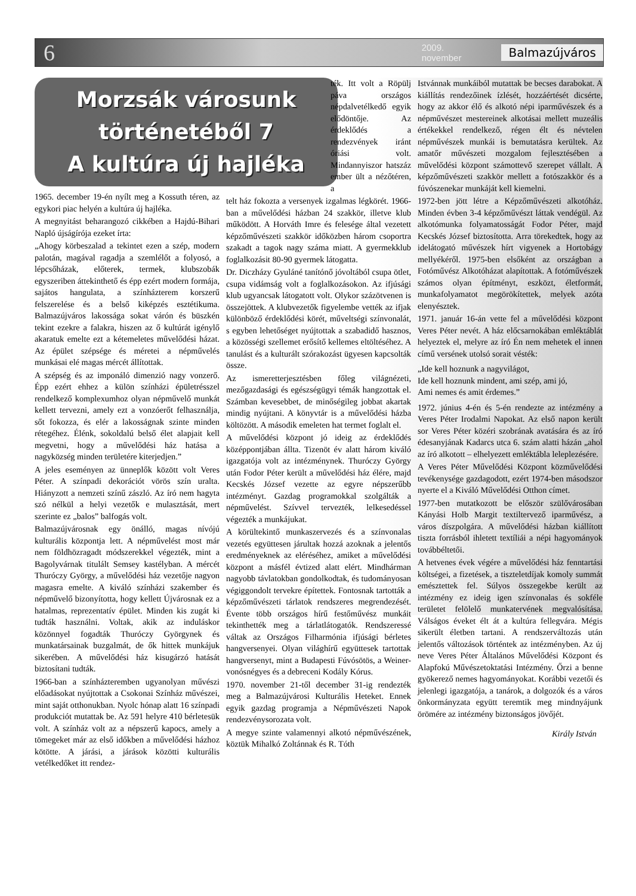6 2009. november Balmazújváros
Morzsák városunk történetéből 7
A kultúra új hajléka
1965. december 19-én nyílt meg a Kossuth téren, az egykori piac helyén a kultúra új hajléka.
A megnyitást beharangozó cikkében a Hajdú-Bihari Napló újságírója ezeket írta:
„Ahogy körbeszalad a tekintet ezen a szép, modern palotán, magával ragadja a szemlélőt a folyosó, a lépcsőházak, előterek, termek, klubszobák egyszeriben áttekinthető és épp ezért modern formája, sajátos hangulata, a színházterem korszerű felszerelése és a belső kiképzés esztétikuma. Balmazújváros lakossága sokat várón és büszkén tekint ezekre a falakra, hiszen az ő kultúrát igénylő akaratuk emelte ezt a kétemeletes művelődési házat. Az épület szépsége és méretei a népművelés munkásai elé magas mércét állítottak.
A szépség és az imponáló dimenzió nagy vonzerő. Épp ezért ehhez a külön színházi épületrésszel rendelkező komplexumhoz olyan népművelő munkát kellett tervezni, amely ezt a vonzóerőt felhasználja, sőt fokozza, és elér a lakosságnak szinte minden rétegéhez. Élénk, sokoldalú belső élet alapjait kell megvetni, hogy a művelődési ház hatása a nagyközség minden területére kiterjedjen.”
A jeles eseményen az ünneplők között volt Veres Péter. A színpadi dekorációt vörös szín uralta. Hiányzott a nemzeti színű zászló. Az író nem hagyta szó nélkül a helyi vezetők e mulasztását, mert szerinte ez „balos” balfogás volt.
Balmazújvárosnak egy önálló, magas nívójú kulturális központja lett. A népművelést most már nem földhözragadt módszerekkel végezték, mint a Bagolyvárnak titulált Semsey kastélyban. A mércét Thuróczy György, a művelődési ház vezetője nagyon magasra emelte. A kiváló színházi szakember és népművelő bizonyította, hogy kellett Újvárosnak ez a hatalmas, reprezentatív épület. Minden kis zugát ki tudták használni. Voltak, akik az induláskor közönnyel fogadták Thuróczy Györgynek és munkatársainak buzgalmát, de ők hittek munkájuk sikerében. A művelődési ház kisugárzó hatását biztosítani tudták.
1966-ban a színházteremben ugyanolyan művészi előadásokat nyújtottak a Csokonai Színház művészei, mint saját otthonukban. Nyolc hónap alatt 16 színpadi produkciót mutattak be. Az 591 helyre 410 bérletesük volt. A színház volt az a népszerű kapocs, amely a tömegeket már az első időkben a művelődési házhoz kötötte. A járási, a járások közötti kulturális vetélkedőket itt rendez-
ték. Itt volt a Röpülj páva országos népdalvetélkedő egyik elődöntője. Az érdeklődés a rendezvények iránt óriási volt. Mindannyiszor hatszáz ember ült a nézőtéren, a
telt ház fokozta a versenyek izgalmas légkörét. 1966-ban a művelődési házban 24 szakkör, illetve klub működött. A Horváth Imre és felesége által vezetett képzőművészeti szakkör időközben három csoportra szakadt a tagok nagy száma miatt. A gyermekklub foglalkozásit 80-90 gyermek látogatta.
Dr. Diczházy Gyuláné tanítónő jóvoltából csupa ötlet, csupa vidámság volt a foglalkozásokon. Az ifjúsági klub ugyancsak látogatott volt. Olykor százötvenen is összejöttek. A klubvezetők figyelembe vették az ifjak különböző érdeklődési körét, műveltségi színvonalát, s egyben lehetőséget nyújtottak a szabadidő hasznos, a közösségi szellemet erősítő kellemes eltöltéséhez. A tanulást és a kulturált szórakozást ügyesen kapcsolták össze.
Az ismeretterjesztésben főleg világnézeti, mezőgazdasági és egészségügyi témák hangzottak el. Számban kevesebbet, de minőségileg jobbat akartak mindig nyújtani. A könyvtár is a művelődési házba költözött. A második emeleten hat termet foglalt el.
A művelődési központ jó ideig az érdeklődés középpontjában állta. Tizenöt év alatt három kiváló igazgatója volt az intézménynek. Thuróczy György után Fodor Péter került a művelődési ház élére, majd Kecskés József vezette az egyre népszerűbb intézményt. Gazdag programokkal szolgálták a népművelést. Szívvel tervezték, lelkesedéssel végezték a munkájukat.
A körültekintő munkaszervezés és a színvonalas vezetés együttesen járultak hozzá azoknak a jelentős eredményeknek az eléréséhez, amiket a művelődési központ a másfél évtized alatt elért. Mindhárman nagyobb távlatokban gondolkodtak, és tudományosan végiggondolt tervekre építettek. Fontosnak tartották a képzőművészeti tárlatok rendszeres megrendezését. Évente több országos hírű festőművész munkáit tekinthették meg a tárlatlátogatók. Rendszeressé váltak az Országos Filharmónia ifjúsági bérletes hangversenyei. Olyan világhírű együttesek tartottak hangversenyt, mint a Budapesti Fúvósötös, a Weiner-vonósnégyes és a debreceni Kodály Kórus.
1970. november 21-től december 31-ig rendezték meg a Balmazújvárosi Kulturális Heteket. Ennek egyik gazdag programja a Népművészeti Napok rendezvénysorozata volt.
A megye szinte valamennyi alkotó népművészének, köztük Mihalkó Zoltánnak és R. Tóth
Istvánnak munkáiból mutattak be becses darabokat. A kiállítás rendezőinek ízlését, hozzáértését dicsérte, hogy az akkor élő és alkotó népi iparművészek és a népművészet mestereinek alkotásai mellett muzeális értékekkel rendelkező, régen élt és névtelen népművészek munkái is bemutatásra kerültek. Az amatőr művészeti mozgalom fejlesztésében a művelődési központ számottevő szerepet vállalt. A képzőművészeti szakkör mellett a fotószakkör és a fúvószenekar munkáját kell kiemelni.
1972-ben jött létre a Képzőművészeti alkotóház. Minden évben 3-4 képzőművészt láttak vendégül. Az alkotómunka folyamatosságát Fodor Péter, majd Kecskés József biztosította. Arra törekedtek, hogy az idelátogató művészek hírt vigyenek a Hortobágy mellyékéről. 1975-ben elsőként az országban a Fotóművész Alkotóházat alapítottak. A fotóművészek számos olyan építményt, eszközt, életformát, munkafolyamatot megörökítettek, melyek azóta elenyésztek.
1971. január 16-án vette fel a művelődési központ Veres Péter nevét. A ház előcsarnokában emléktáblát helyeztek el, melyre az író Én nem mehetek el innen című versének utolsó sorait vésték:
„Ide kell hoznunk a nagyvilágot,
Ide kell hoznunk mindent, ami szép, ami jó,
Ami nemes és amit érdemes.”
1972. június 4-én és 5-én rendezte az intézmény a Veres Péter Irodalmi Napokat. Az első napon került sor Veres Péter közéri szobrának avatására és az író édesanyjának Kadarcs utca 6. szám alatti házán „ahol az író alkotott – elhelyezett emléktábla leleplezésére.
A Veres Péter Művelődési Központ közművelődési tevékenysége gazdagodott, ezért 1974-ben másodszor nyerte el a Kiváló Művelődési Otthon címet.
1977-ben mutatkozott be először szülővárosában Kányási Holb Margit textiltervező iparművész, a város díszpolgára. A művelődési házban kiállított tiszta forrásból ihletett textíliái a népi hagyományok továbbéltetői.
A hetvenes évek végére a művelődési ház fenntartási költségei, a fizetések, a tiszteletdíjak komoly summát emésztettek fel. Súlyos összegekbe került az intézmény ez ideig igen színvonalas és sokféle területet felölelő munkatervének megvalósítása. Válságos éveket élt át a kultúra fellegvára. Mégis sikerült életben tartani. A rendszerváltozás után jelentős változások történtek az intézményben. Az új neve Veres Péter Általános Művelődési Központ és Alapfokú Művészetoktatási Intézmény. Őrzi a benne gyökerező nemes hagyományokat. Korábbi vezetői és jelenlegi igazgatója, a tanárok, a dolgozók és a város önkormányzata együtt teremtik meg mindnyájunk örömére az intézmény biztonságos jövőjét.
Király István